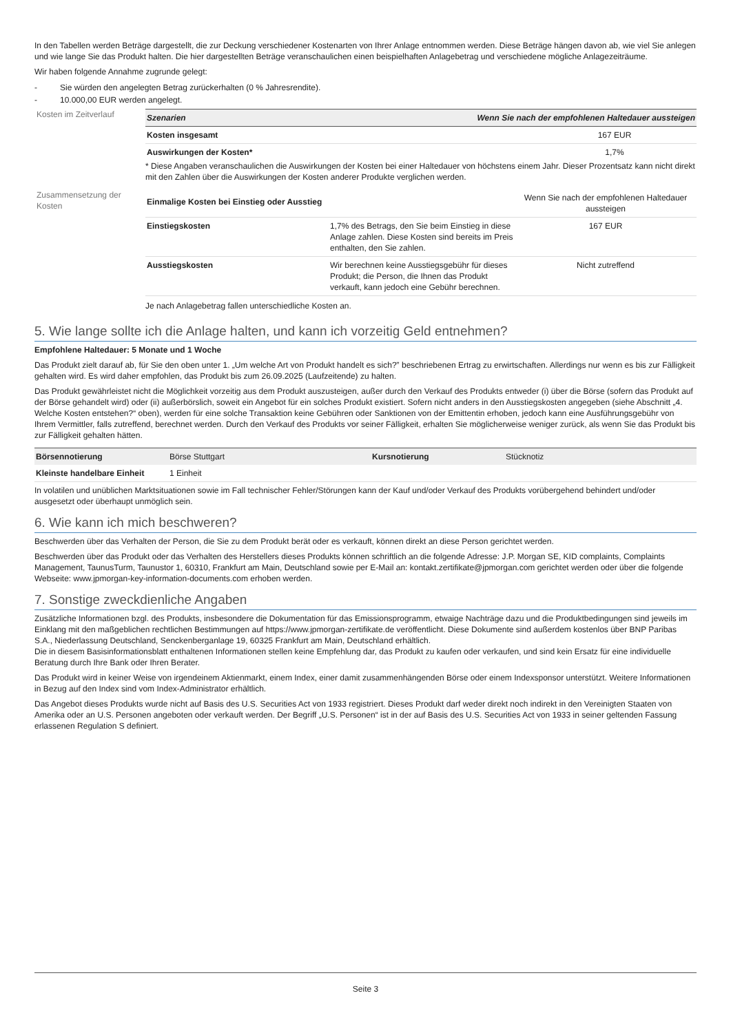In den Tabellen werden Beträge dargestellt, die zur Deckung verschiedener Kostenarten von Ihrer Anlage entnommen werden. Diese Beträge hängen davon ab, wie viel Sie anlegen und wie lange Sie das Produkt halten. Die hier dargestellten Beträge veranschaulichen einen beispielhaften Anlagebetrag und verschiedene mögliche Anlagezeiträume.
Wir haben folgende Annahme zugrunde gelegt:
- Sie würden den angelegten Betrag zurückerhalten (0 % Jahresrendite).
- 10.000,00 EUR werden angelegt.
Kosten im Zeitverlauf
| Szenarien | Wenn Sie nach der empfohlenen Haltedauer aussteigen |
| --- | --- |
| Kosten insgesamt | 167 EUR |
| Auswirkungen der Kosten* | 1,7% |
* Diese Angaben veranschaulichen die Auswirkungen der Kosten bei einer Haltedauer von höchstens einem Jahr. Dieser Prozentsatz kann nicht direkt mit den Zahlen über die Auswirkungen der Kosten anderer Produkte verglichen werden.
Zusammensetzung der Kosten
| Einmalige Kosten bei Einstieg oder Ausstieg | | Wenn Sie nach der empfohlenen Haltedauer aussteigen |
| Einstiegskosten | 1,7% des Betrags, den Sie beim Einstieg in diese Anlage zahlen. Diese Kosten sind bereits im Preis enthalten, den Sie zahlen. | 167 EUR |
| Ausstiegskosten | Wir berechnen keine Ausstiegsgebühr für dieses Produkt; die Person, die Ihnen das Produkt verkauft, kann jedoch eine Gebühr berechnen. | Nicht zutreffend |
Je nach Anlagebetrag fallen unterschiedliche Kosten an.
5. Wie lange sollte ich die Anlage halten, und kann ich vorzeitig Geld entnehmen?
Empfohlene Haltedauer: 5 Monate und 1 Woche
Das Produkt zielt darauf ab, für Sie den oben unter 1. „Um welche Art von Produkt handelt es sich?” beschriebenen Ertrag zu erwirtschaften. Allerdings nur wenn es bis zur Fälligkeit gehalten wird. Es wird daher empfohlen, das Produkt bis zum 26.09.2025 (Laufzeitende) zu halten.
Das Produkt gewährleistet nicht die Möglichkeit vorzeitig aus dem Produkt auszusteigen, außer durch den Verkauf des Produkts entweder (i) über die Börse (sofern das Produkt auf der Börse gehandelt wird) oder (ii) außerbörslich, soweit ein Angebot für ein solches Produkt existiert. Sofern nicht anders in den Ausstiegskosten angegeben (siehe Abschnitt „4. Welche Kosten entstehen?“ oben), werden für eine solche Transaktion keine Gebühren oder Sanktionen von der Emittentin erhoben, jedoch kann eine Ausführungsgebühr von Ihrem Vermittler, falls zutreffend, berechnet werden. Durch den Verkauf des Produkts vor seiner Fälligkeit, erhalten Sie möglicherweise weniger zurück, als wenn Sie das Produkt bis zur Fälligkeit gehalten hätten.
| Börsennotierung | Börse Stuttgart | Kursnotierung | Stücknotiz |
| Kleinste handelbare Einheit | 1 Einheit | | |
In volatilen und unüblichen Marktsituationen sowie im Fall technischer Fehler/Störungen kann der Kauf und/oder Verkauf des Produkts vorübergehend behindert und/oder ausgesetzt oder überhaupt unmöglich sein.
6. Wie kann ich mich beschweren?
Beschwerden über das Verhalten der Person, die Sie zu dem Produkt berät oder es verkauft, können direkt an diese Person gerichtet werden.
Beschwerden über das Produkt oder das Verhalten des Herstellers dieses Produkts können schriftlich an die folgende Adresse: J.P. Morgan SE, KID complaints, Complaints Management, TaunusTurm, Taunustor 1, 60310, Frankfurt am Main, Deutschland sowie per E-Mail an: kontakt.zertifikate@jpmorgan.com gerichtet werden oder über die folgende Webseite: www.jpmorgan-key-information-documents.com erhoben werden.
7. Sonstige zweckdienliche Angaben
Zusätzliche Informationen bzgl. des Produkts, insbesondere die Dokumentation für das Emissionsprogramm, etwaige Nachträge dazu und die Produktbedingungen sind jeweils im Einklang mit den maßgeblichen rechtlichen Bestimmungen auf https://www.jpmorgan-zertifikate.de veröffentlicht. Diese Dokumente sind außerdem kostenlos über BNP Paribas S.A., Niederlassung Deutschland, Senckenberganlage 19, 60325 Frankfurt am Main, Deutschland erhältlich.
Die in diesem Basisinformationsblatt enthaltenen Informationen stellen keine Empfehlung dar, das Produkt zu kaufen oder verkaufen, und sind kein Ersatz für eine individuelle Beratung durch Ihre Bank oder Ihren Berater.
Das Produkt wird in keiner Weise von irgendeinem Aktienmarkt, einem Index, einer damit zusammenhängenden Börse oder einem Indexsponsor unterstützt. Weitere Informationen in Bezug auf den Index sind vom Index-Administrator erhältlich.
Das Angebot dieses Produkts wurde nicht auf Basis des U.S. Securities Act von 1933 registriert. Dieses Produkt darf weder direkt noch indirekt in den Vereinigten Staaten von Amerika oder an U.S. Personen angeboten oder verkauft werden. Der Begriff „U.S. Personen“ ist in der auf Basis des U.S. Securities Act von 1933 in seiner geltenden Fassung erlassenen Regulation S definiert.
Seite 3